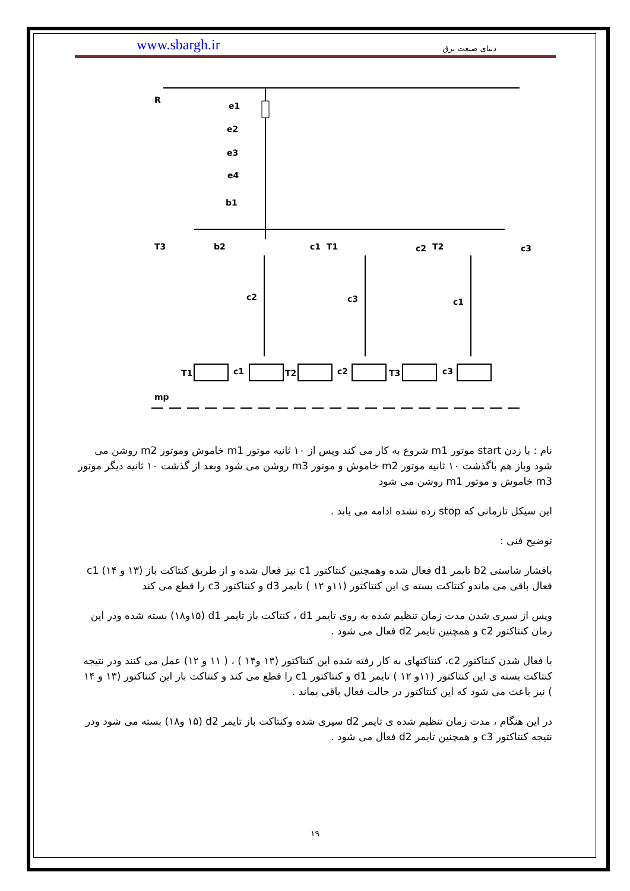www.sbargh.ir دنیای صنعت برق
R
e1
e2
e3
e4
b1
T3
b2
c1
T1
c2
T2
c3
c2
c3
c1
T1
c1
T2
c2
T3
c3
mp
نام : با زدن start موتور m1 شروع به کار می کند وپس از ۱۰ ثانیه موتور m1 خاموش وموتور m2 روشن می شود وباز هم باگذشت ۱۰ ثانیه موتور m2 خاموش و موتور m3 روشن می شود وبعد از گذشت ۱۰ ثانیه دیگر موتور m3 خاموش و موتور m1 روشن می شود
این سیکل تازمانی که stop زده نشده ادامه می یابد .
توضیح فنی :
بافشار شاستی b2 تایمر d1 فعال شده وهمچنین کنتاکتور c1 نیز فعال شده و از طریق کنتاکت باز (۱۳ و ۱۴) c1 فعال باقی می ماندو کنتاکت بسته ی این کنتاکتور (۱۱و ۱۲ ) تایمر d3 و کنتاکتور c3 را قطع می کند
وپس از سپری شدن مدت زمان تنظیم شده به روی تایمر d1 ، کنتاکت باز تایمر d1 (۱۵و۱۸) بسته شده ودر این زمان کنتاکتور c2 و همچنین تایمر d2 فعال می شود .
با فعال شدن کنتاکتور c2، کنتاکتهای به کار رفته شده این کنتاکتور (۱۳ و۱۴ ) ، ( ۱۱ و ۱۲) عمل می کنند ودر نتیجه کنتاکت بسته ی این کنتاکتور (۱۱و ۱۲ ) تایمر d1 و کنتاکتور c1 را قطع می کند و کنتاکت باز این کنتاکتور (۱۳ و ۱۴ ) نیز باعث می شود که این کنتاکتور در حالت فعال باقی بماند .
در این هنگام ، مدت زمان تنظیم شده ی تایمر d2 سپری شده وکنتاکت باز تایمر d2 (۱۵ و۱۸) بسته می شود ودر نتیجه کنتاکتور c3 و همچنین تایمر d2 فعال می شود .
۱۹